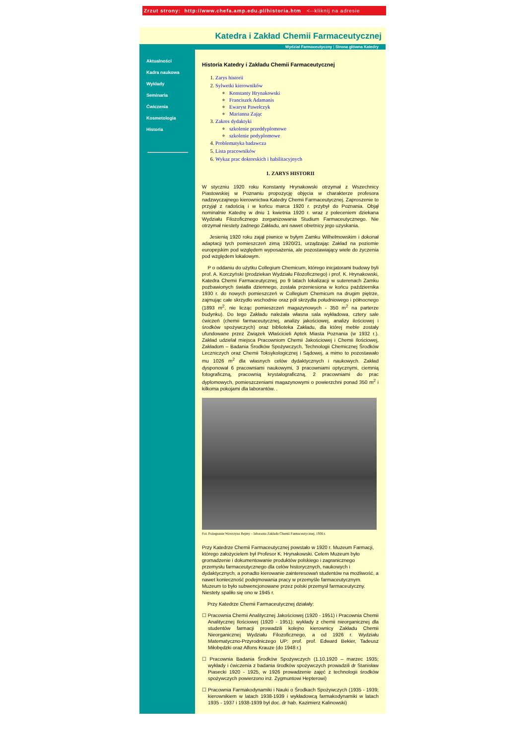Zrzut strony: http://www.chefa.amp.edu.pl/historia.htm <--kliknij na adresie
Katedra i Zakład Chemii Farmaceutycznej
Wydział Farmaceutyczny | Strona główna Katedry
Aktualności
Kadra naukowa
Wykłady
Seminaria
Ćwiczenia
Kosmetologia
Historia
Historia Katedry i Zakładu Chemii Farmaceutycznej
1. Zarys historii
2. Sylwetki kierowników
Konstanty Hrynakowski
Franciszek Adamanis
Ewaryst Pawełczyk
Marianna Zając
3. Zakres dydaktyki
szkolenie przeddyplomowe
szkolenie podyplomowe
4. Problematyka badawcza
5. Lista pracowników
6. Wykaz prac doktorskich i habilitacyjnych
1. ZARYS HISTORII
W styczniu 1920 roku Konstanty Hrynakowski otrzymał z Wszechnicy Piastowskiej w Poznaniu propozycję objęcia w charakterze profesora nadzwyczajnego kierownictwa Katedry Chemii Farmaceutycznej. Zaproszenie to przyjął z radością i w końcu marca 1920 r. przybył do Poznania. Objął nominalnie Katedrę w dniu 1 kwietnia 1920 r. wraz z poleceniem dziekana Wydziału Filozoficznego zorganizowania Studium Farmaceutycznego. Nie otrzymał niestety żadnego Zakładu, ani nawet obietnicy jego uzyskania.
Jesienią 1920 roku zajął piwnice w byłym Zamku Wilhelmowskim i dokonał adaptacji tych pomieszczeń zimą 1920/21, urządzając Zakład na poziomie europejskim pod względem wyposażenia, ale pozostawiający wiele do życzenia pod względem lokalowym.
P o oddaniu do użytku Collegium Chemicum, którego inicjatorami budowy byli prof. A. Korczyński (prodziekan Wydziału Filozoficznego) i prof. K. Hrynakowski, Katedra Chemii Farmaceutycznej, po 9 latach lokalizacji w suterenach Zamku pozbawionych światła dziennego, została przeniesiona w końcu października 1930 r. do nowych pomieszczeń w Collegium Chemicum na drugim piętrze, zajmując całe skrzydło wschodnie oraz pół skrzydła południowego i północnego (1893 m<sup>2</sup>, nie licząc pomieszczeń magazynowych - 350 m<sup>2</sup> na parterze budynku). Do tego Zakładu należała własna sala wykładowa, cztery sale ćwiczeń (chemii farmaceutycznej, analizy jakościowej, analizy ilościowej i środków spożywczych) oraz biblioteka Zakładu, dla której meble zostały ufundowane przez Związek Właścicieli Aptek Miasta Poznania (w 1932 r.). Zakład udzielał miejsca Pracowniom Chemii Jakościowej i Chemii Ilościowej, Zakładom – Badania Środków Spożywczych, Technologii Chemicznej Środków Leczniczych oraz Chemii Toksykologicznej i Sądowej, a mimo to pozostawało mu 1026 m<sup>2</sup> dla własnych celów dydaktycznych i naukowych. Zakład dysponował 6 pracowniami naukowymi, 3 pracowniami optycznymi, ciemnią fotograficzną, pracownią krystalograficzną, 2 pracowniami do prac dyplomowych, pomieszczeniami magazynowymi o powierzchni ponad 350 m<sup>2</sup> i kilkoma pokojami dla laborantów. .
Fot. Pożegnanie Wawrzyna Bejmy – laboranta Zakładu Chemii Farmaceutycznej, 1936 r.
Przy Katedrze Chemii Farmaceutycznej powstało w 1920 r. Muzeum Farmacji, którego założycielem był Profesor K. Hrynakowski. Celem Muzeum było gromadzenie i dokumentowanie produktów polskiego i zagranicznego przemysłu farmaceutycznego dla celów historycznych, naukowych i dydaktycznych, a ponadto kierowanie zainteresowań studentów na możliwość, a nawet konieczność podejmowania pracy w przemyśle farmaceutycznym. Muzeum to było subwencjonowane przez polski przemysł farmaceutyczny. Niestety spaliło się ono w 1945 r.
Przy Katedrze Chemii Farmaceutycznej działały:
☐ Pracownia Chemii Analitycznej Jakościowej (1920 - 1951) i Pracownia Chemii Analitycznej Ilościowej (1920 - 1951); wykłady z chemii nieorganicznej dla studentów farmacji prowadzili kolejno kierownicy Zakładu Chemii Nieorganicznej Wydziału Filozoficznego, a od 1926 r. Wydziału Matematyczno-Przyrodniczego UP: prof. prof. Edward Bekier, Tadeusz Miłobędzki oraz Alfons Krauze (do 1948 r.)
☐ Pracownia Badania Środków Spożywczych (1.10.1920 – marzec 1935; wykłady i ćwiczenia z badania środków spożywczych prowadzili dr Stanisław Piasecki 1920 - 1925, w 1926 prowadzenie zajęć z technologii środków spożywczych powierzono inż. Zygmuntowi Hepterowi)
☐ Pracownia Farmakodynamiki i Nauki o Środkach Spożywczych (1935 - 1939; kierownikiem w latach 1938-1939 i wykładowcą farmakodynamiki w latach 1935 - 1937 i 1938-1939 był doc. dr hab. Kazimierz Kalinowski)